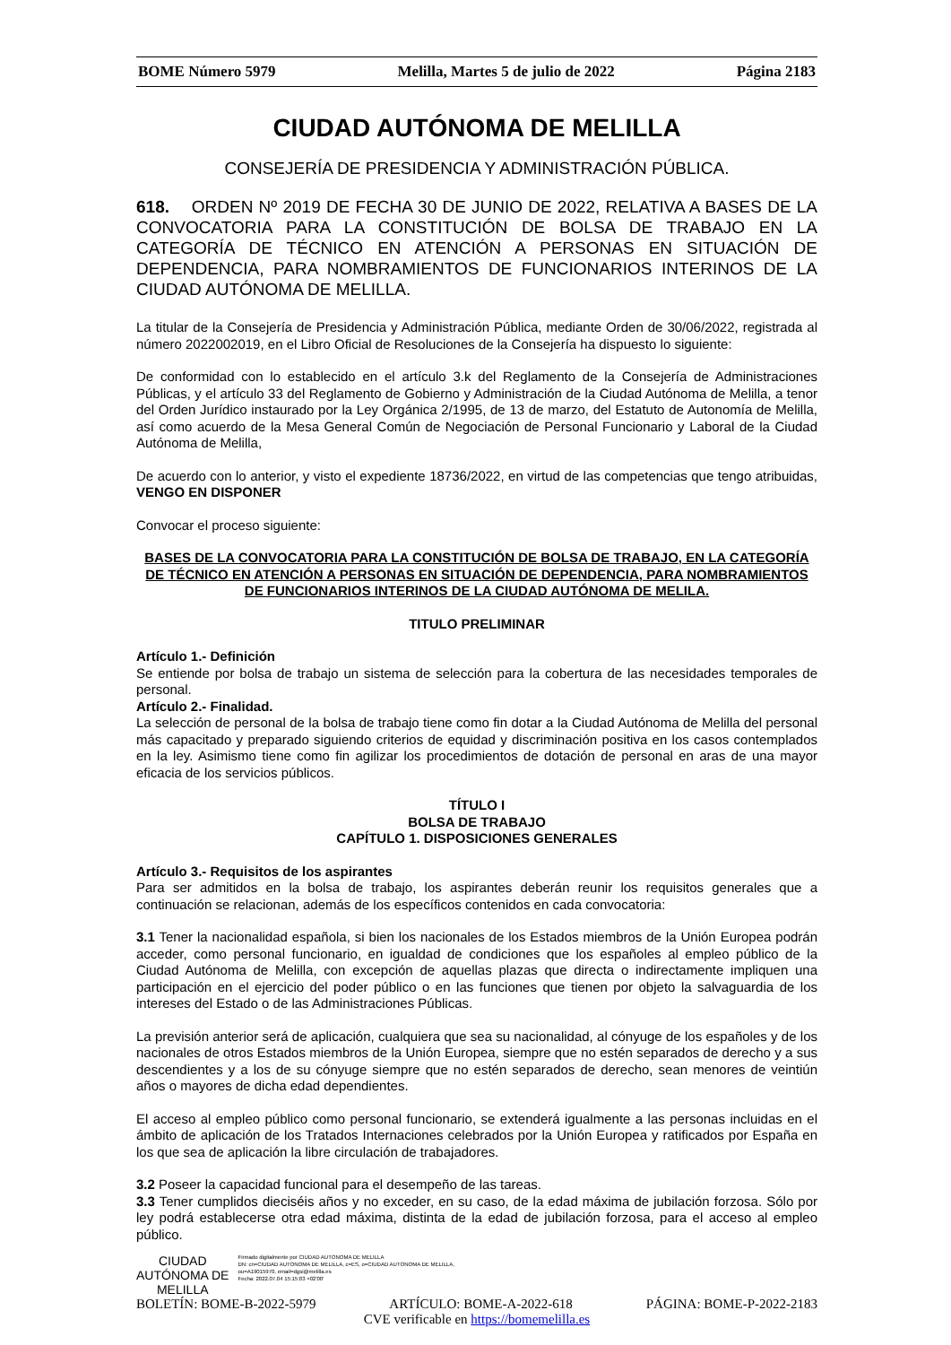BOME Número 5979 Melilla, Martes 5 de julio de 2022 Página 2183
CIUDAD AUTÓNOMA DE MELILLA
CONSEJERÍA DE PRESIDENCIA Y ADMINISTRACIÓN PÚBLICA.
618. ORDEN Nº 2019 DE FECHA 30 DE JUNIO DE 2022, RELATIVA A BASES DE LA CONVOCATORIA PARA LA CONSTITUCIÓN DE BOLSA DE TRABAJO EN LA CATEGORÍA DE TÉCNICO EN ATENCIÓN A PERSONAS EN SITUACIÓN DE DEPENDENCIA, PARA NOMBRAMIENTOS DE FUNCIONARIOS INTERINOS DE LA CIUDAD AUTÓNOMA DE MELILLA.
La titular de la Consejería de Presidencia y Administración Pública, mediante Orden de 30/06/2022, registrada al número 2022002019, en el Libro Oficial de Resoluciones de la Consejería ha dispuesto lo siguiente:
De conformidad con lo establecido en el artículo 3.k del Reglamento de la Consejería de Administraciones Públicas, y el artículo 33 del Reglamento de Gobierno y Administración de la Ciudad Autónoma de Melilla, a tenor del Orden Jurídico instaurado por la Ley Orgánica 2/1995, de 13 de marzo, del Estatuto de Autonomía de Melilla, así como acuerdo de la Mesa General Común de Negociación de Personal Funcionario y Laboral de la Ciudad Autónoma de Melilla,
De acuerdo con lo anterior, y visto el expediente 18736/2022, en virtud de las competencias que tengo atribuidas, VENGO EN DISPONER
Convocar el proceso siguiente:
BASES DE LA CONVOCATORIA PARA LA CONSTITUCIÓN DE BOLSA DE TRABAJO, EN LA CATEGORÍA DE TÉCNICO EN ATENCIÓN A PERSONAS EN SITUACIÓN DE DEPENDENCIA, PARA NOMBRAMIENTOS DE FUNCIONARIOS INTERINOS DE LA CIUDAD AUTÓNOMA DE MELILA.
TITULO PRELIMINAR
Artículo 1.- Definición
Se entiende por bolsa de trabajo un sistema de selección para la cobertura de las necesidades temporales de personal.
Artículo 2.- Finalidad.
La selección de personal de la bolsa de trabajo tiene como fin dotar a la Ciudad Autónoma de Melilla del personal más capacitado y preparado siguiendo criterios de equidad y discriminación positiva en los casos contemplados en la ley. Asimismo tiene como fin agilizar los procedimientos de dotación de personal en aras de una mayor eficacia de los servicios públicos.
TÍTULO I
BOLSA DE TRABAJO
CAPÍTULO 1. DISPOSICIONES GENERALES
Artículo 3.- Requisitos de los aspirantes
Para ser admitidos en la bolsa de trabajo, los aspirantes deberán reunir los requisitos generales que a continuación se relacionan, además de los específicos contenidos en cada convocatoria:
3.1 Tener la nacionalidad española, si bien los nacionales de los Estados miembros de la Unión Europea podrán acceder, como personal funcionario, en igualdad de condiciones que los españoles al empleo público de la Ciudad Autónoma de Melilla, con excepción de aquellas plazas que directa o indirectamente impliquen una participación en el ejercicio del poder público o en las funciones que tienen por objeto la salvaguardia de los intereses del Estado o de las Administraciones Públicas.
La previsión anterior será de aplicación, cualquiera que sea su nacionalidad, al cónyuge de los españoles y de los nacionales de otros Estados miembros de la Unión Europea, siempre que no estén separados de derecho y a sus descendientes y a los de su cónyuge siempre que no estén separados de derecho, sean menores de veintiún años o mayores de dicha edad dependientes.
El acceso al empleo público como personal funcionario, se extenderá igualmente a las personas incluidas en el ámbito de aplicación de los Tratados Internaciones celebrados por la Unión Europea y ratificados por España en los que sea de aplicación la libre circulación de trabajadores.
3.2 Poseer la capacidad funcional para el desempeño de las tareas.
3.3 Tener cumplidos dieciséis años y no exceder, en su caso, de la edad máxima de jubilación forzosa. Sólo por ley podrá establecerse otra edad máxima, distinta de la edad de jubilación forzosa, para el acceso al empleo público.
CIUDAD
AUTÓNOMA DE
MELILLA Firmado digitalmente por CIUDAD AUTONOMA DE MELILLA
DN: cn=CIUDAD AUTONOMA DE MELILLA, c=ES, o=CIUDAD AUTONOMA DE MELILLA,
ou=A19015970, email=dgsi@melilla.es
Fecha: 2022.07.04 15:15:03 +02'00'
BOLETÍN: BOME-B-2022-5979 ARTÍCULO: BOME-A-2022-618 PÁGINA: BOME-P-2022-2183
CVE verificable en https://bomemelilla.es